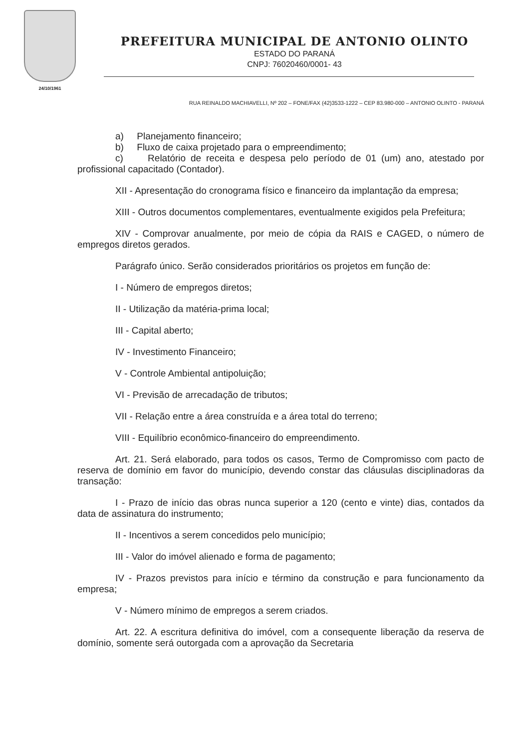24/10/1961
PREFEITURA MUNICIPAL DE ANTONIO OLINTO
ESTADO DO PARANÁ
CNPJ: 76020460/0001- 43
RUA REINALDO MACHIAVELLI, Nº 202 – FONE/FAX (42)3533-1222 – CEP 83.980-000 – ANTONIO OLINTO - PARANÁ
a) Planejamento financeiro;
b) Fluxo de caixa projetado para o empreendimento;
c) Relatório de receita e despesa pelo período de 01 (um) ano, atestado por profissional capacitado (Contador).
XII - Apresentação do cronograma físico e financeiro da implantação da empresa;
XIII - Outros documentos complementares, eventualmente exigidos pela Prefeitura;
XIV - Comprovar anualmente, por meio de cópia da RAIS e CAGED, o número de empregos diretos gerados.
Parágrafo único. Serão considerados prioritários os projetos em função de:
I - Número de empregos diretos;
II - Utilização da matéria-prima local;
III - Capital aberto;
IV - Investimento Financeiro;
V - Controle Ambiental antipoluição;
VI - Previsão de arrecadação de tributos;
VII - Relação entre a área construída e a área total do terreno;
VIII - Equilíbrio econômico-financeiro do empreendimento.
Art. 21. Será elaborado, para todos os casos, Termo de Compromisso com pacto de reserva de domínio em favor do município, devendo constar das cláusulas disciplinadoras da transação:
I - Prazo de início das obras nunca superior a 120 (cento e vinte) dias, contados da data de assinatura do instrumento;
II - Incentivos a serem concedidos pelo município;
III - Valor do imóvel alienado e forma de pagamento;
IV - Prazos previstos para início e término da construção e para funcionamento da empresa;
V - Número mínimo de empregos a serem criados.
Art. 22. A escritura definitiva do imóvel, com a consequente liberação da reserva de domínio, somente será outorgada com a aprovação da Secretaria